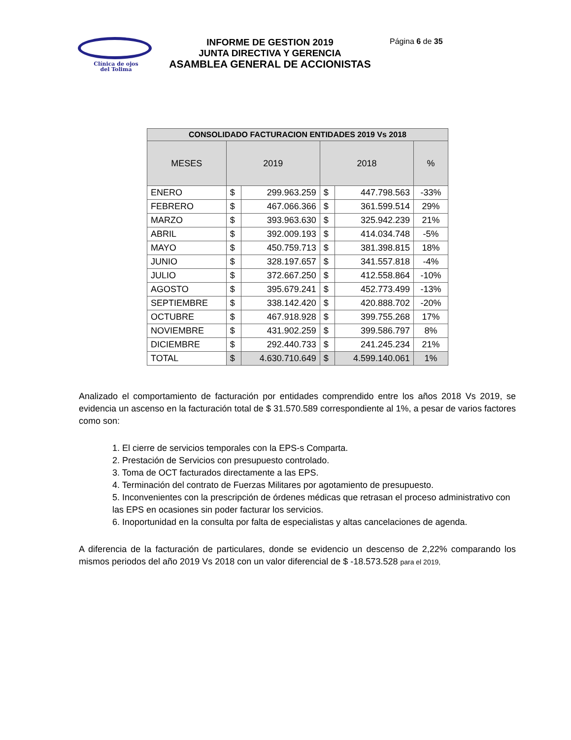Clínica de ojos
del Tolima
INFORME DE GESTION 2019
JUNTA DIRECTIVA Y GERENCIA
ASAMBLEA GENERAL DE ACCIONISTAS
Página 6 de 35
| CONSOLIDADO FACTURACION ENTIDADES 2019 Vs 2018 | | | | | |
| --- | --- | --- | --- | --- | --- |
| MESES | 2019 | | 2018 | | % |
| ENERO | $ | 299.963.259 | $ | 447.798.563 | -33% |
| FEBRERO | $ | 467.066.366 | $ | 361.599.514 | 29% |
| MARZO | $ | 393.963.630 | $ | 325.942.239 | 21% |
| ABRIL | $ | 392.009.193 | $ | 414.034.748 | -5% |
| MAYO | $ | 450.759.713 | $ | 381.398.815 | 18% |
| JUNIO | $ | 328.197.657 | $ | 341.557.818 | -4% |
| JULIO | $ | 372.667.250 | $ | 412.558.864 | -10% |
| AGOSTO | $ | 395.679.241 | $ | 452.773.499 | -13% |
| SEPTIEMBRE | $ | 338.142.420 | $ | 420.888.702 | -20% |
| OCTUBRE | $ | 467.918.928 | $ | 399.755.268 | 17% |
| NOVIEMBRE | $ | 431.902.259 | $ | 399.586.797 | 8% |
| DICIEMBRE | $ | 292.440.733 | $ | 241.245.234 | 21% |
| TOTAL | $ | 4.630.710.649 | $ | 4.599.140.061 | 1% |
Analizado el comportamiento de facturación por entidades comprendido entre los años 2018 Vs 2019, se evidencia un ascenso en la facturación total de $ 31.570.589 correspondiente al 1%, a pesar de varios factores como son:
1. El cierre de servicios temporales con la EPS-s Comparta.
2. Prestación de Servicios con presupuesto controlado.
3. Toma de OCT facturados directamente a las EPS.
4. Terminación del contrato de Fuerzas Militares por agotamiento de presupuesto.
5. Inconvenientes con la prescripción de órdenes médicas que retrasan el proceso administrativo con las EPS en ocasiones sin poder facturar los servicios.
6. Inoportunidad en la consulta por falta de especialistas y altas cancelaciones de agenda.
A diferencia de la facturación de particulares, donde se evidencio un descenso de 2,22% comparando los mismos periodos del año 2019 Vs 2018 con un valor diferencial de $ -18.573.528 para el 2019,